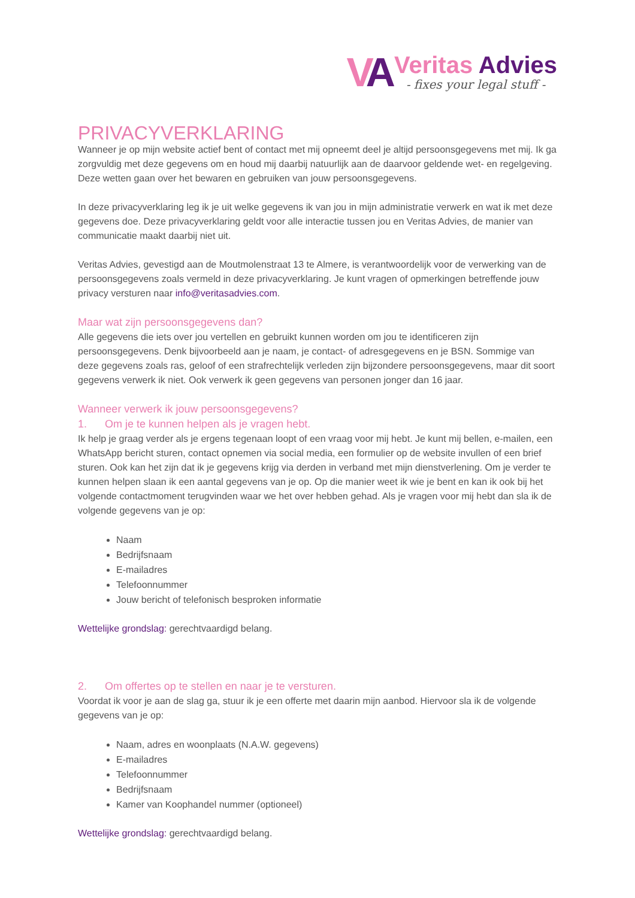VA
Veritas Advies
- fixes your legal stuff -
PRIVACYVERKLARING
Wanneer je op mijn website actief bent of contact met mij opneemt deel je altijd persoonsgegevens met mij. Ik ga zorgvuldig met deze gegevens om en houd mij daarbij natuurlijk aan de daarvoor geldende wet- en regelgeving. Deze wetten gaan over het bewaren en gebruiken van jouw persoonsgegevens.
In deze privacyverklaring leg ik je uit welke gegevens ik van jou in mijn administratie verwerk en wat ik met deze gegevens doe. Deze privacyverklaring geldt voor alle interactie tussen jou en Veritas Advies, de manier van communicatie maakt daarbij niet uit.
Veritas Advies, gevestigd aan de Moutmolenstraat 13 te Almere, is verantwoordelijk voor de verwerking van de persoonsgegevens zoals vermeld in deze privacyverklaring. Je kunt vragen of opmerkingen betreffende jouw privacy versturen naar info@veritasadvies.com.
Maar wat zijn persoonsgegevens dan?
Alle gegevens die iets over jou vertellen en gebruikt kunnen worden om jou te identificeren zijn persoonsgegevens. Denk bijvoorbeeld aan je naam, je contact- of adresgegevens en je BSN. Sommige van deze gegevens zoals ras, geloof of een strafrechtelijk verleden zijn bijzondere persoonsgegevens, maar dit soort gegevens verwerk ik niet. Ook verwerk ik geen gegevens van personen jonger dan 16 jaar.
Wanneer verwerk ik jouw persoonsgegevens?
1. Om je te kunnen helpen als je vragen hebt.
Ik help je graag verder als je ergens tegenaan loopt of een vraag voor mij hebt. Je kunt mij bellen, e-mailen, een WhatsApp bericht sturen, contact opnemen via social media, een formulier op de website invullen of een brief sturen. Ook kan het zijn dat ik je gegevens krijg via derden in verband met mijn dienstverlening. Om je verder te kunnen helpen slaan ik een aantal gegevens van je op. Op die manier weet ik wie je bent en kan ik ook bij het volgende contactmoment terugvinden waar we het over hebben gehad. Als je vragen voor mij hebt dan sla ik de volgende gegevens van je op:
Naam
Bedrijfsnaam
E-mailadres
Telefoonnummer
Jouw bericht of telefonisch besproken informatie
Wettelijke grondslag: gerechtvaardigd belang.
2. Om offertes op te stellen en naar je te versturen.
Voordat ik voor je aan de slag ga, stuur ik je een offerte met daarin mijn aanbod. Hiervoor sla ik de volgende gegevens van je op:
Naam, adres en woonplaats (N.A.W. gegevens)
E-mailadres
Telefoonnummer
Bedrijfsnaam
Kamer van Koophandel nummer (optioneel)
Wettelijke grondslag: gerechtvaardigd belang.